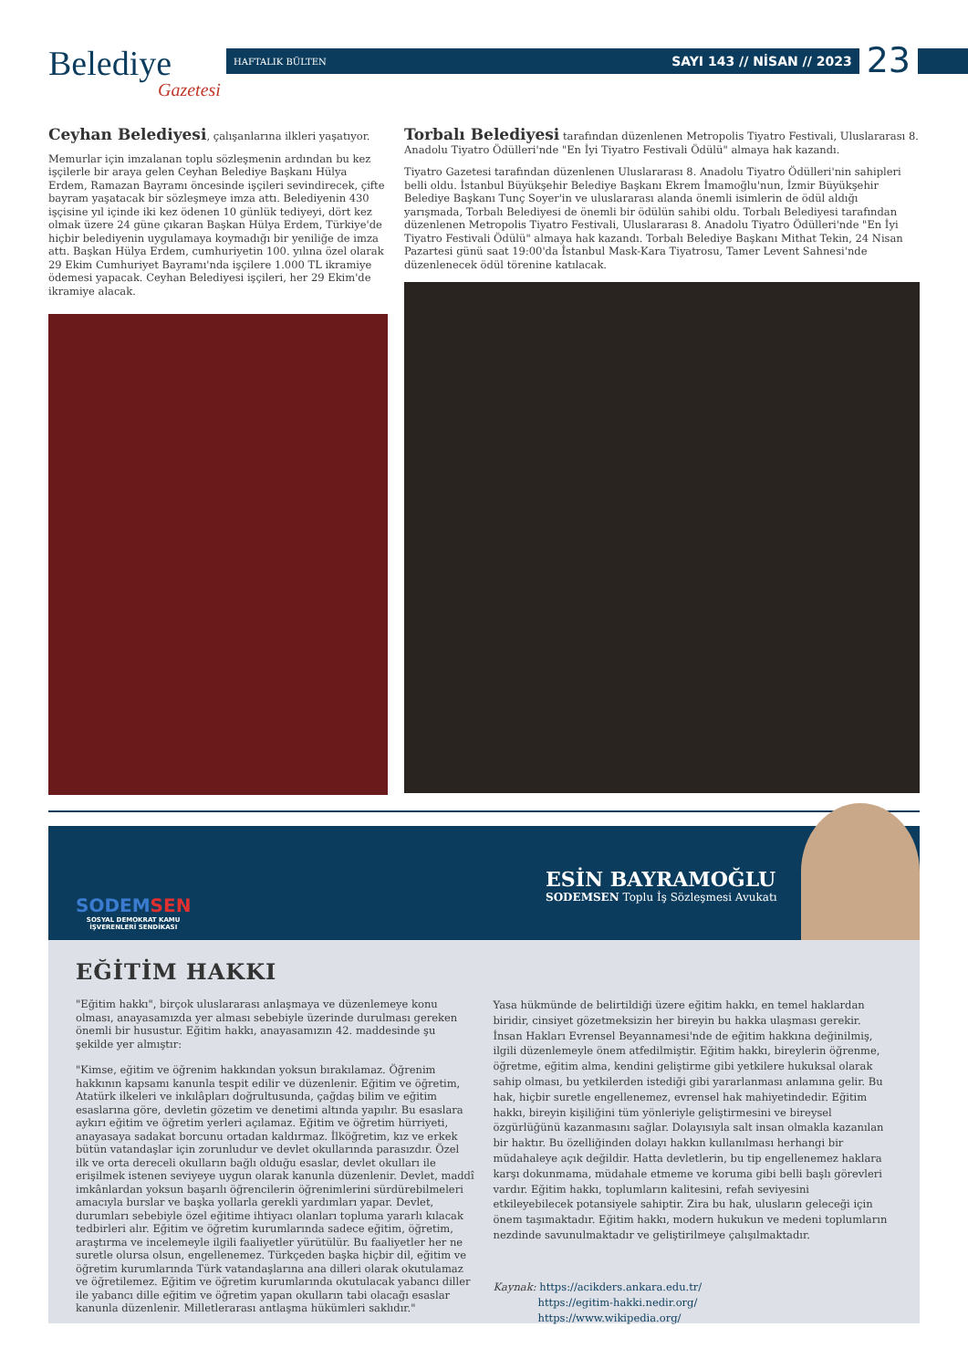Belediye
Gazetesi
HAFTALIK BÜLTEN SAYI 143 // NİSAN // 2023
23
Ceyhan Belediyesi
, çalışanlarına ilkleri yaşatıyor.
Memurlar için imzalanan toplu sözleşmenin ardından bu kez işçilerle bir araya gelen Ceyhan Belediye Başkanı Hülya Erdem, Ramazan Bayramı öncesinde işçileri sevindirecek, çifte bayram yaşatacak bir sözleşmeye imza attı. Belediyenin 430 işçisine yıl içinde iki kez ödenen 10 günlük tediyeyi, dört kez olmak üzere 24 güne çıkaran Başkan Hülya Erdem, Türkiye'de hiçbir belediyenin uygulamaya koymadığı bir yeniliğe de imza attı. Başkan Hülya Erdem, cumhuriyetin 100. yılına özel olarak 29 Ekim Cumhuriyet Bayramı'nda işçilere 1.000 TL ikramiye ödemesi yapacak. Ceyhan Belediyesi işçileri, her 29 Ekim'de ikramiye alacak.
Torbalı Belediyesi
tarafından düzenlenen Metropolis Tiyatro Festivali, Uluslararası 8. Anadolu Tiyatro Ödülleri'nde "En İyi Tiyatro Festivali Ödülü" almaya hak kazandı.
Tiyatro Gazetesi tarafından düzenlenen Uluslararası 8. Anadolu Tiyatro Ödülleri'nin sahipleri belli oldu. İstanbul Büyükşehir Belediye Başkanı Ekrem İmamoğlu'nun, İzmir Büyükşehir Belediye Başkanı Tunç Soyer'in ve uluslararası alanda önemli isimlerin de ödül aldığı yarışmada, Torbalı Belediyesi de önemli bir ödülün sahibi oldu. Torbalı Belediyesi tarafından düzenlenen Metropolis Tiyatro Festivali, Uluslararası 8. Anadolu Tiyatro Ödülleri'nde "En İyi Tiyatro Festivali Ödülü" almaya hak kazandı. Torbalı Belediye Başkanı Mithat Tekin, 24 Nisan Pazartesi günü saat 19:00'da İstanbul Mask-Kara Tiyatrosu, Tamer Levent Sahnesi'nde düzenlenecek ödül törenine katılacak.
SODEMSEN
SOSYAL DEMOKRAT KAMU
İŞVERENLERİ SENDİKASI
ESİN BAYRAMOĞLU
SODEMSEN Toplu İş Sözleşmesi Avukatı
EĞİTİM HAKKI
"Eğitim hakkı", birçok uluslararası anlaşmaya ve düzenlemeye konu olması, anayasamızda yer alması sebebiyle üzerinde durulması gereken önemli bir husustur. Eğitim hakkı, anayasamızın 42. maddesinde şu şekilde yer almıştır:
"Kimse, eğitim ve öğrenim hakkından yoksun bırakılamaz. Öğrenim hakkının kapsamı kanunla tespit edilir ve düzenlenir. Eğitim ve öğretim, Atatürk ilkeleri ve inkılâpları doğrultusunda, çağdaş bilim ve eğitim esaslarına göre, devletin gözetim ve denetimi altında yapılır. Bu esaslara aykırı eğitim ve öğretim yerleri açılamaz. Eğitim ve öğretim hürriyeti, anayasaya sadakat borcunu ortadan kaldırmaz. İlköğretim, kız ve erkek bütün vatandaşlar için zorunludur ve devlet okullarında parasızdır. Özel ilk ve orta dereceli okulların bağlı olduğu esaslar, devlet okulları ile erişilmek istenen seviyeye uygun olarak kanunla düzenlenir. Devlet, maddî imkânlardan yoksun başarılı öğrencilerin öğrenimlerini sürdürebilmeleri amacıyla burslar ve başka yollarla gerekli yardımları yapar. Devlet, durumları sebebiyle özel eğitime ihtiyacı olanları topluma yararlı kılacak tedbirleri alır. Eğitim ve öğretim kurumlarında sadece eğitim, öğretim, araştırma ve incelemeyle ilgili faaliyetler yürütülür. Bu faaliyetler her ne suretle olursa olsun, engellenemez. Türkçeden başka hiçbir dil, eğitim ve öğretim kurumlarında Türk vatandaşlarına ana dilleri olarak okutulamaz ve öğretilemez. Eğitim ve öğretim kurumlarında okutulacak yabancı diller ile yabancı dille eğitim ve öğretim yapan okulların tabi olacağı esaslar kanunla düzenlenir. Milletlerarası antlaşma hükümleri saklıdır."
Yasa hükmünde de belirtildiği üzere eğitim hakkı, en temel haklardan biridir, cinsiyet gözetmeksizin her bireyin bu hakka ulaşması gerekir. İnsan Hakları Evrensel Beyannamesi'nde de eğitim hakkına değinilmiş, ilgili düzenlemeyle önem atfedilmiştir. Eğitim hakkı, bireylerin öğrenme, öğretme, eğitim alma, kendini geliştirme gibi yetkilere hukuksal olarak sahip olması, bu yetkilerden istediği gibi yararlanması anlamına gelir. Bu hak, hiçbir suretle engellenemez, evrensel hak mahiyetindedir. Eğitim hakkı, bireyin kişiliğini tüm yönleriyle geliştirmesini ve bireysel özgürlüğünü kazanmasını sağlar. Dolayısıyla salt insan olmakla kazanılan bir haktır. Bu özelliğinden dolayı hakkın kullanılması herhangi bir müdahaleye açık değildir. Hatta devletlerin, bu tip engellenemez haklara karşı dokunmama, müdahale etmeme ve koruma gibi belli başlı görevleri vardır. Eğitim hakkı, toplumların kalitesini, refah seviyesini etkileyebilecek potansiyele sahiptir. Zira bu hak, ulusların geleceği için önem taşımaktadır. Eğitim hakkı, modern hukukun ve medeni toplumların nezdinde savunulmaktadır ve geliştirilmeye çalışılmaktadır.
Kaynak: https://acikders.ankara.edu.tr/
https://egitim-hakki.nedir.org/
https://www.wikipedia.org/